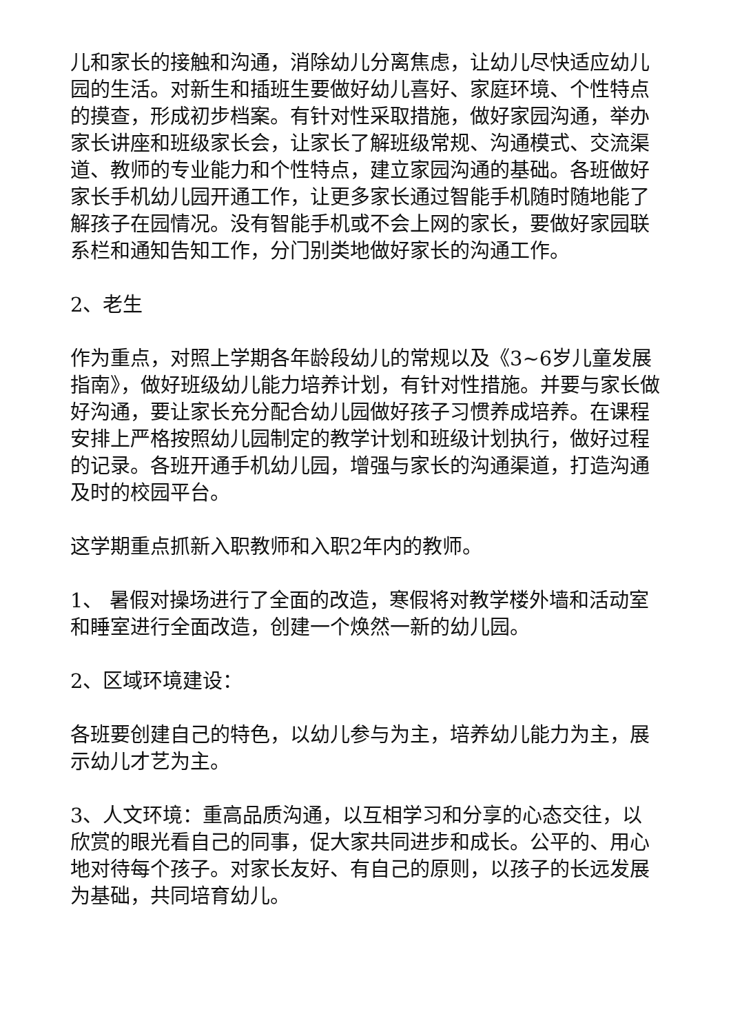儿和家长的接触和沟通，消除幼儿分离焦虑，让幼儿尽快适应幼儿园的生活。对新生和插班生要做好幼儿喜好、家庭环境、个性特点的摸查，形成初步档案。有针对性采取措施，做好家园沟通，举办家长讲座和班级家长会，让家长了解班级常规、沟通模式、交流渠道、教师的专业能力和个性特点，建立家园沟通的基础。各班做好家长手机幼儿园开通工作，让更多家长通过智能手机随时随地能了解孩子在园情况。没有智能手机或不会上网的家长，要做好家园联系栏和通知告知工作，分门别类地做好家长的沟通工作。
2、老生
作为重点，对照上学期各年龄段幼儿的常规以及《3~6岁儿童发展指南》，做好班级幼儿能力培养计划，有针对性措施。并要与家长做好沟通，要让家长充分配合幼儿园做好孩子习惯养成培养。在课程安排上严格按照幼儿园制定的教学计划和班级计划执行，做好过程的记录。各班开通手机幼儿园，增强与家长的沟通渠道，打造沟通及时的校园平台。
这学期重点抓新入职教师和入职2年内的教师。
1、 暑假对操场进行了全面的改造，寒假将对教学楼外墙和活动室和睡室进行全面改造，创建一个焕然一新的幼儿园。
2、区域环境建设：
各班要创建自己的特色，以幼儿参与为主，培养幼儿能力为主，展示幼儿才艺为主。
3、人文环境：重高品质沟通，以互相学习和分享的心态交往，以欣赏的眼光看自己的同事，促大家共同进步和成长。公平的、用心地对待每个孩子。对家长友好、有自己的原则，以孩子的长远发展为基础，共同培育幼儿。